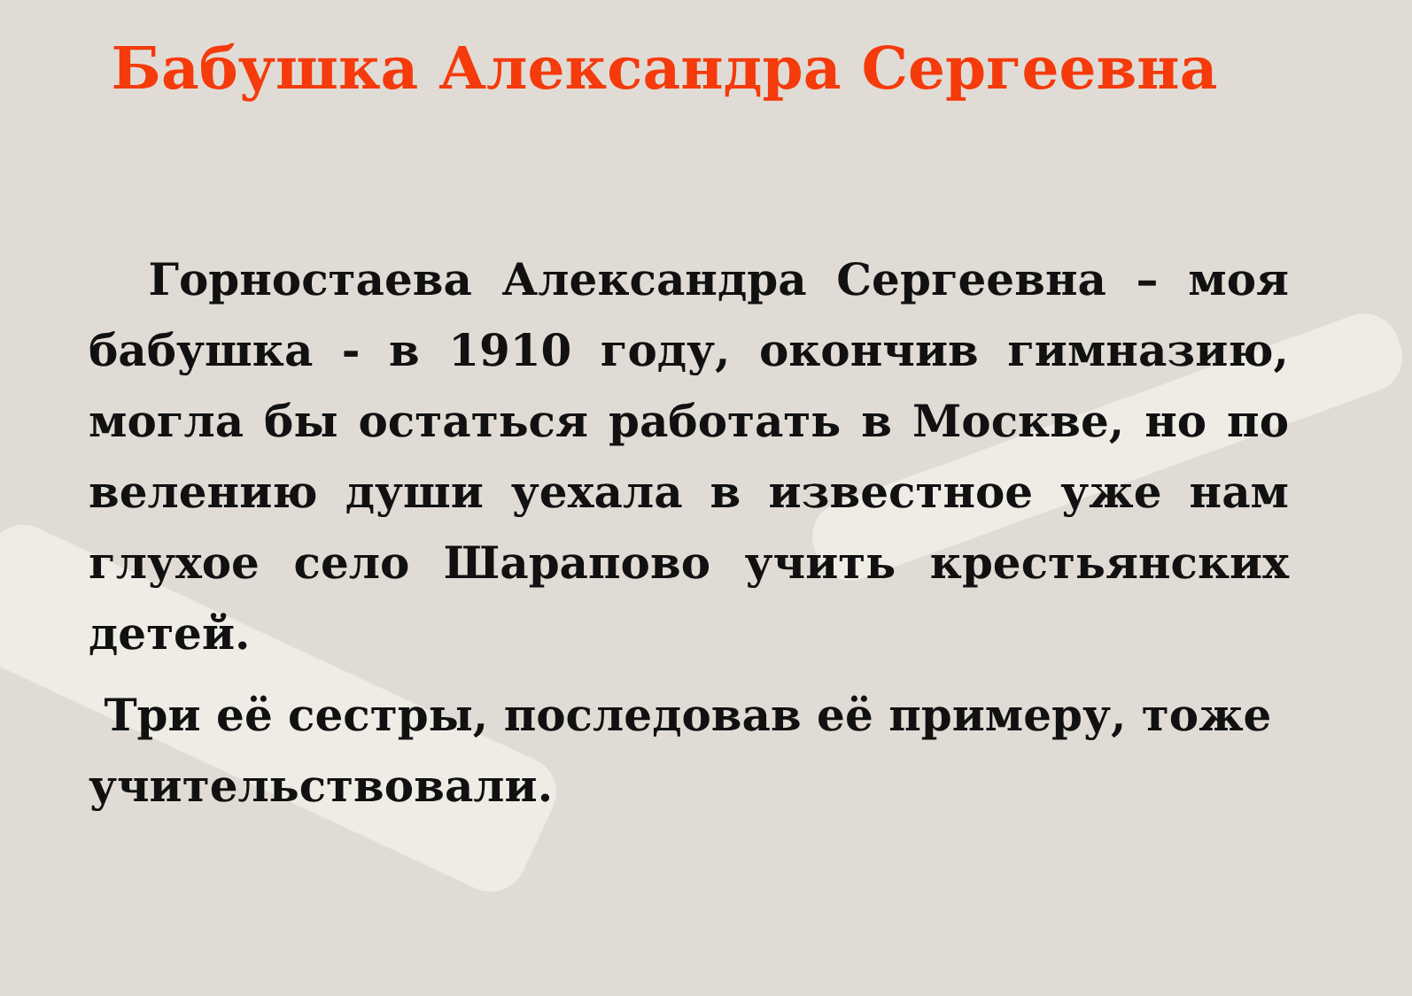Бабушка Александра Сергеевна
Горностаева Александра Сергеевна – моя бабушка - в 1910 году, окончив гимназию, могла бы остаться работать в Москве, но по велению души уехала в известное уже нам глухое село Шарапово учить крестьянских детей.
Три её сестры, последовав её примеру, тоже учительствовали.